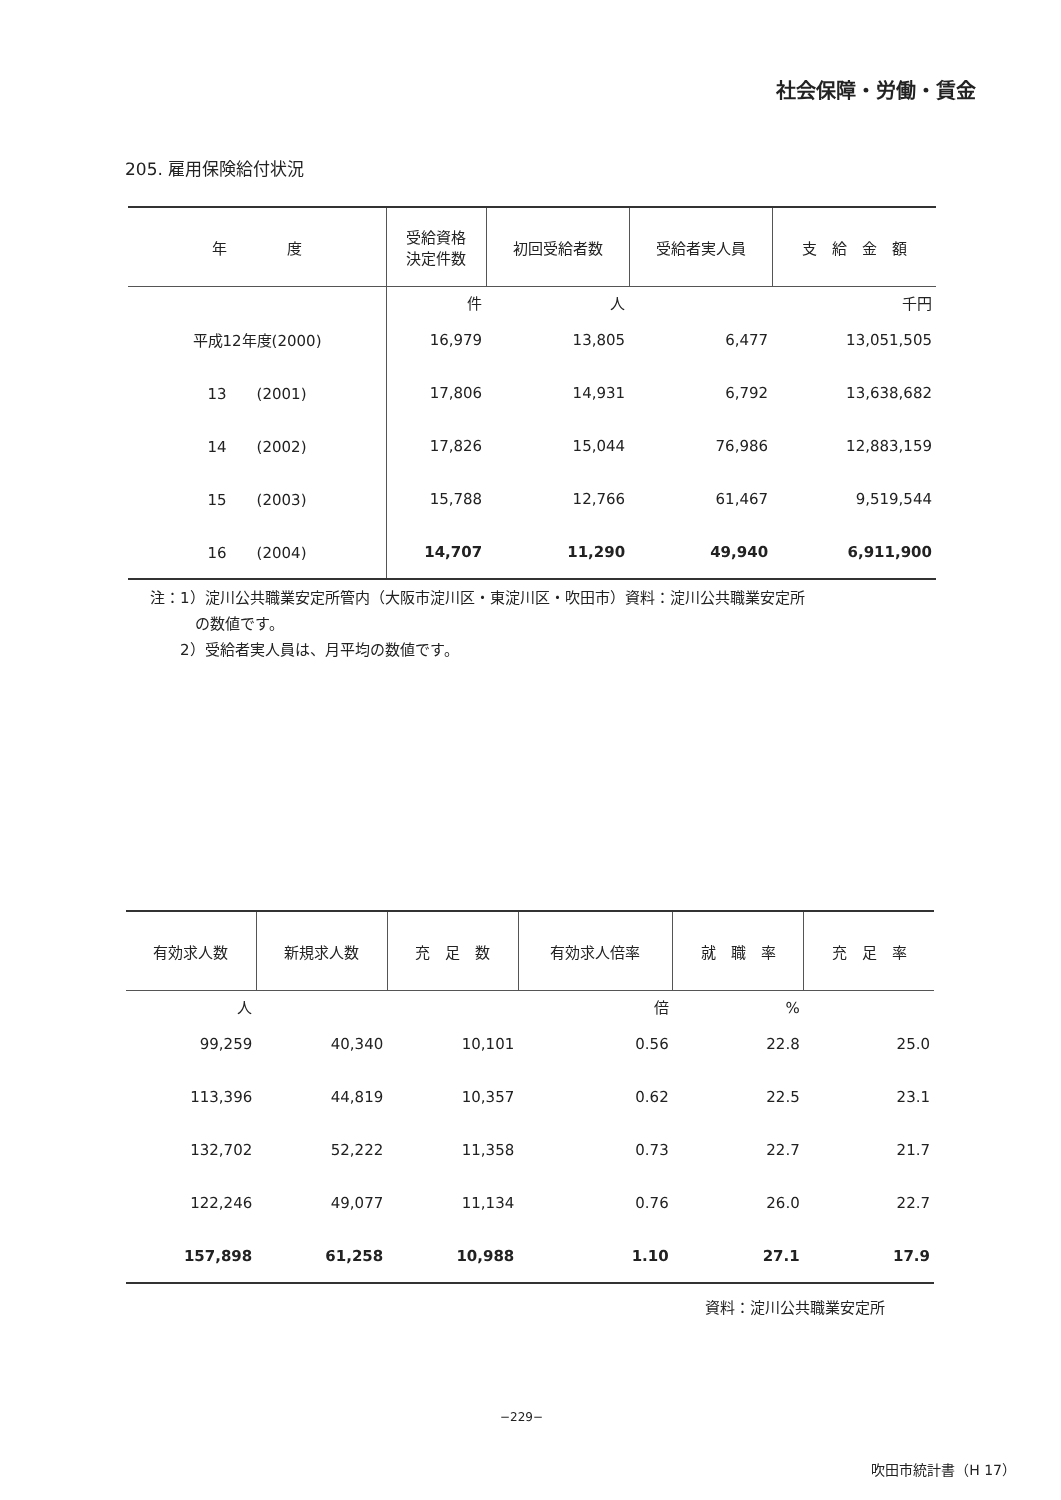社会保障・労働・賃金
205. 雇用保険給付状況
| 年 度 | 受給資格 決定件数 | 初回受給者数 | 受給者実人員 | 支 給 金 額 |
| --- | --- | --- | --- | --- |
| | 件 | 人 | | 千円 |
| 平成12年度(2000) | 16,979 | 13,805 | 6,477 | 13,051,505 |
| 13 (2001) | 17,806 | 14,931 | 6,792 | 13,638,682 |
| 14 (2002) | 17,826 | 15,044 | 76,986 | 12,883,159 |
| 15 (2003) | 15,788 | 12,766 | 61,467 | 9,519,544 |
| 16 (2004) | 14,707 | 11,290 | 49,940 | 6,911,900 |
注：1）淀川公共職業安定所管内（大阪市淀川区・東淀川区・吹田市）資料：淀川公共職業安定所
　　　の数値です。
　　2）受給者実人員は、月平均の数値です。
| 有効求人数 | 新規求人数 | 充 足 数 | 有効求人倍率 | 就 職 率 | 充 足 率 |
| --- | --- | --- | --- | --- | --- |
| 人 | | | 倍 | % | |
| 99,259 | 40,340 | 10,101 | 0.56 | 22.8 | 25.0 |
| 113,396 | 44,819 | 10,357 | 0.62 | 22.5 | 23.1 |
| 132,702 | 52,222 | 11,358 | 0.73 | 22.7 | 21.7 |
| 122,246 | 49,077 | 11,134 | 0.76 | 26.0 | 22.7 |
| 157,898 | 61,258 | 10,988 | 1.10 | 27.1 | 17.9 |
資料：淀川公共職業安定所
−229−
吹田市統計書（H 17）